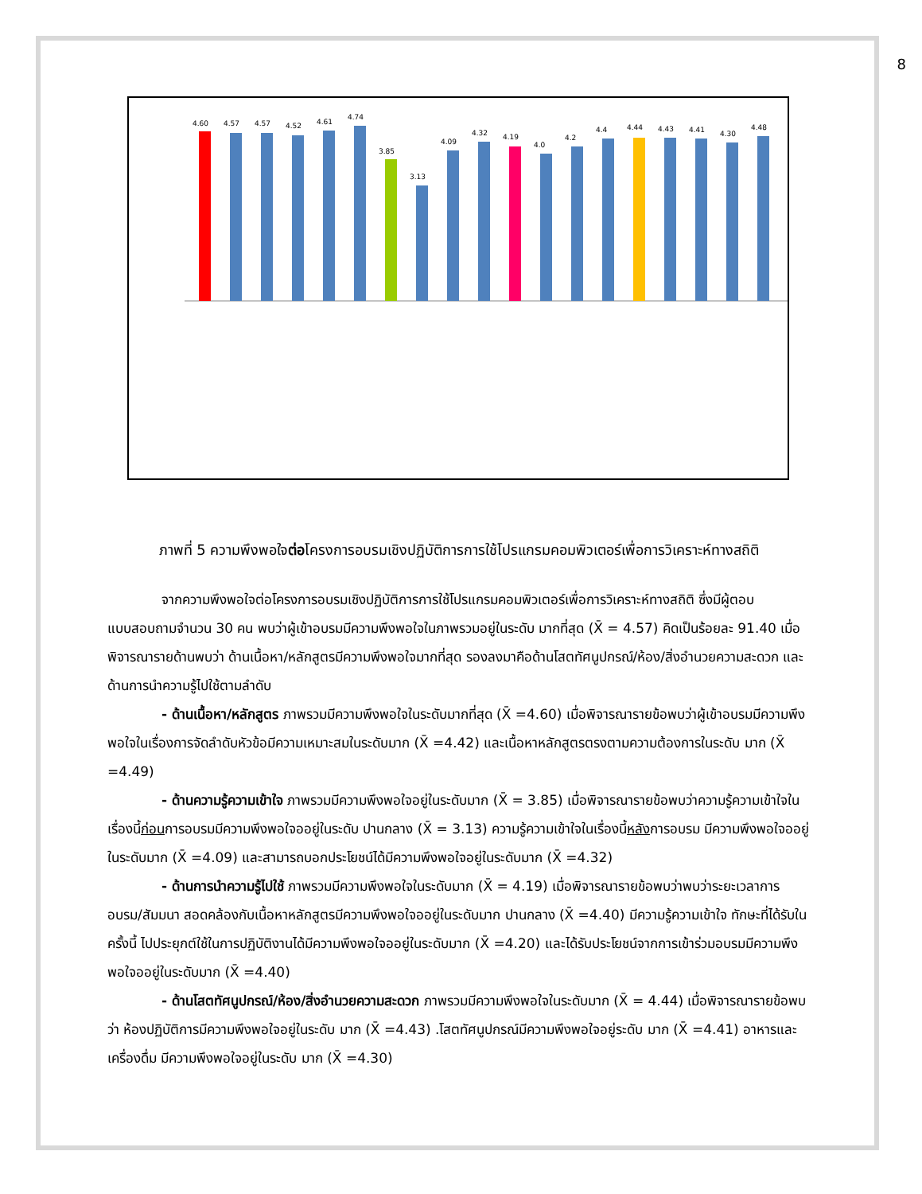8
4.60
4.57
4.57
4.52
4.61
4.74
3.85
3.13
4.09
4.32
4.19
4.0
4.2
4.4
4.44
4.43
4.41
4.30
4.48
ภาพที่ 5 ความพึงพอใจต่อโครงการอบรมเชิงปฏิบัติการการใช้โปรแกรมคอมพิวเตอร์เพื่อการวิเคราะห์ทางสถิติ
จากความพึงพอใจต่อโครงการอบรมเชิงปฏิบัติการการใช้โปรแกรมคอมพิวเตอร์เพื่อการวิเคราะห์ทางสถิติ ซึ่งมีผู้ตอบแบบสอบถามจำนวน 30 คน พบว่าผู้เข้าอบรมมีความพึงพอใจในภาพรวมอยู่ในระดับ มากที่สุด (X̄ = 4.57) คิดเป็นร้อยละ 91.40 เมื่อพิจารณารายด้านพบว่า ด้านเนื้อหา/หลักสูตรมีความพึงพอใจมากที่สุด รองลงมาคือด้านโสตทัศนูปกรณ์/ห้อง/สิ่งอำนวยความสะดวก และด้านการนำความรู้ไปใช้ตามลำดับ
- ด้านเนื้อหา/หลักสูตร ภาพรวมมีความพึงพอใจในระดับมากที่สุด (X̄ =4.60) เมื่อพิจารณารายข้อพบว่าผู้เข้าอบรมมีความพึงพอใจในเรื่องการจัดลำดับหัวข้อมีความเหมาะสมในระดับมาก (X̄ =4.42) และเนื้อหาหลักสูตรตรงตามความต้องการในระดับ มาก (X̄ =4.49)
- ด้านความรู้ความเข้าใจ ภาพรวมมีความพึงพอใจอยู่ในระดับมาก (X̄ = 3.85) เมื่อพิจารณารายข้อพบว่าความรู้ความเข้าใจในเรื่องนี้ก่อนการอบรมมีความพึงพอใจออยู่ในระดับ ปานกลาง (X̄ = 3.13) ความรู้ความเข้าใจในเรื่องนี้หลังการอบรม มีความพึงพอใจออยู่ในระดับมาก (X̄ =4.09) และสามารถบอกประโยชน์ได้มีความพึงพอใจอยู่ในระดับมาก (X̄ =4.32)
- ด้านการนำความรู้ไปใช้ ภาพรวมมีความพึงพอใจในระดับมาก (X̄ = 4.19) เมื่อพิจารณารายข้อพบว่าพบว่าระยะเวลาการอบรม/สัมมนา สอดคล้องกับเนื้อหาหลักสูตรมีความพึงพอใจออยู่ในระดับมาก ปานกลาง (X̄ =4.40) มีความรู้ความเข้าใจ ทักษะที่ได้รับในครั้งนี้ ไปประยุกต์ใช้ในการปฏิบัติงานได้มีความพึงพอใจออยู่ในระดับมาก (X̄ =4.20) และได้รับประโยชน์จากการเข้าร่วมอบรมมีความพึงพอใจออยู่ในระดับมาก (X̄ =4.40)
- ด้านโสตทัศนูปกรณ์/ห้อง/สิ่งอำนวยความสะดวก ภาพรวมมีความพึงพอใจในระดับมาก (X̄ = 4.44) เมื่อพิจารณารายข้อพบว่า ห้องปฏิบัติการมีความพึงพอใจอยู่ในระดับ มาก (X̄ =4.43) .โสตทัศนูปกรณ์มีความพึงพอใจอยู่ระดับ มาก (X̄ =4.41) อาหารและเครื่องดื่ม มีความพึงพอใจอยู่ในระดับ มาก (X̄ =4.30)